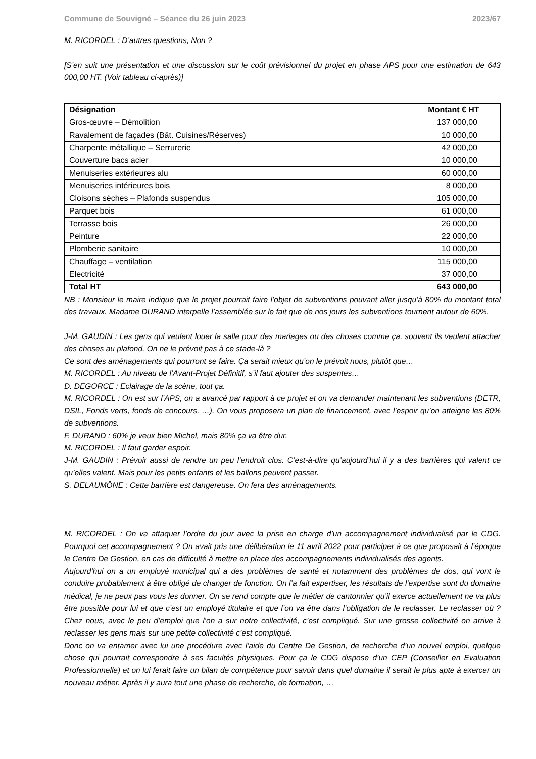Commune de Souvigné – Séance du 26 juin 2023 2023/67
M. RICORDEL : D’autres questions, Non ?
[S’en suit une présentation et une discussion sur le coût prévisionnel du projet en phase APS pour une estimation de 643 000,00 HT. (Voir tableau ci-après)]
| Désignation | Montant € HT |
| --- | --- |
| Gros-œuvre – Démolition | 137 000,00 |
| Ravalement de façades (Bât. Cuisines/Réserves) | 10 000,00 |
| Charpente métallique – Serrurerie | 42 000,00 |
| Couverture bacs acier | 10 000,00 |
| Menuiseries extérieures alu | 60 000,00 |
| Menuiseries intérieures bois | 8 000,00 |
| Cloisons sèches – Plafonds suspendus | 105 000,00 |
| Parquet bois | 61 000,00 |
| Terrasse bois | 26 000,00 |
| Peinture | 22 000,00 |
| Plomberie sanitaire | 10 000,00 |
| Chauffage – ventilation | 115 000,00 |
| Electricité | 37 000,00 |
| Total HT | 643 000,00 |
NB : Monsieur le maire indique que le projet pourrait faire l’objet de subventions pouvant aller jusqu’à 80% du montant total des travaux. Madame DURAND interpelle l’assemblée sur le fait que de nos jours les subventions tournent autour de 60%.
J-M. GAUDIN : Les gens qui veulent louer la salle pour des mariages ou des choses comme ça, souvent ils veulent attacher des choses au plafond. On ne le prévoit pas à ce stade-là ?
Ce sont des aménagements qui pourront se faire. Ça serait mieux qu’on le prévoit nous, plutôt que…
M. RICORDEL : Au niveau de l’Avant-Projet Définitif, s’il faut ajouter des suspentes…
D. DEGORCE : Eclairage de la scène, tout ça.
M. RICORDEL : On est sur l’APS, on a avancé par rapport à ce projet et on va demander maintenant les subventions (DETR, DSIL, Fonds verts, fonds de concours, …). On vous proposera un plan de financement, avec l’espoir qu’on atteigne les 80% de subventions.
F. DURAND : 60% je veux bien Michel, mais 80% ça va être dur.
M. RICORDEL : Il faut garder espoir.
J-M. GAUDIN : Prévoir aussi de rendre un peu l’endroit clos. C’est-à-dire qu’aujourd’hui il y a des barrières qui valent ce qu’elles valent. Mais pour les petits enfants et les ballons peuvent passer.
S. DELAUMÔNE : Cette barrière est dangereuse. On fera des aménagements.
M. RICORDEL : On va attaquer l’ordre du jour avec la prise en charge d’un accompagnement individualisé par le CDG. Pourquoi cet accompagnement ? On avait pris une délibération le 11 avril 2022 pour participer à ce que proposait à l’époque le Centre De Gestion, en cas de difficulté à mettre en place des accompagnements individualisés des agents.
Aujourd’hui on a un employé municipal qui a des problèmes de santé et notamment des problèmes de dos, qui vont le conduire probablement à être obligé de changer de fonction. On l’a fait expertiser, les résultats de l’expertise sont du domaine médical, je ne peux pas vous les donner. On se rend compte que le métier de cantonnier qu’il exerce actuellement ne va plus être possible pour lui et que c’est un employé titulaire et que l’on va être dans l’obligation de le reclasser. Le reclasser où ? Chez nous, avec le peu d’emploi que l’on a sur notre collectivité, c’est compliqué. Sur une grosse collectivité on arrive à reclasser les gens mais sur une petite collectivité c’est compliqué.
Donc on va entamer avec lui une procédure avec l’aide du Centre De Gestion, de recherche d’un nouvel emploi, quelque chose qui pourrait correspondre à ses facultés physiques. Pour ça le CDG dispose d’un CEP (Conseiller en Evaluation Professionnelle) et on lui ferait faire un bilan de compétence pour savoir dans quel domaine il serait le plus apte à exercer un nouveau métier. Après il y aura tout une phase de recherche, de formation, …